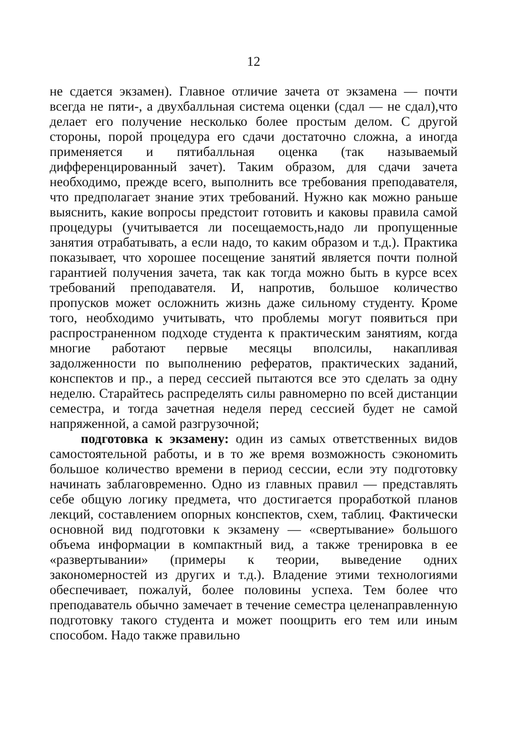12
не сдается экзамен). Главное отличие зачета от экзамена — почти всегда не пяти-, а двухбалльная система оценки (сдал — не сдал),что делает его получение несколько более простым делом. С другой стороны, порой процедура его сдачи достаточно сложна, а иногда применяется и пятибалльная оценка (так называемый дифференцированный зачет). Таким образом, для сдачи зачета необходимо, прежде всего, выполнить все требования преподавателя, что предполагает знание этих требований. Нужно как можно раньше выяснить, какие вопросы предстоит готовить и каковы правила самой процедуры (учитывается ли посещаемость,надо ли пропущенные занятия отрабатывать, а если надо, то каким образом и т.д.). Практика показывает, что хорошее посещение занятий является почти полной гарантией получения зачета, так как тогда можно быть в курсе всех требований преподавателя. И, напротив, большое количество пропусков может осложнить жизнь даже сильному студенту. Кроме того, необходимо учитывать, что проблемы могут появиться при распространенном подходе студента к практическим занятиям, когда многие работают первые месяцы вполсилы, накапливая задолженности по выполнению рефератов, практических заданий, конспектов и пр., а перед сессией пытаются все это сделать за одну неделю. Старайтесь распределять силы равномерно по всей дистанции семестра, и тогда зачетная неделя перед сессией будет не самой напряженной, а самой разгрузочной;
подготовка к экзамену: один из самых ответственных видов самостоятельной работы, и в то же время возможность сэкономить большое количество времени в период сессии, если эту подготовку начинать заблаговременно. Одно из главных правил — представлять себе общую логику предмета, что достигается проработкой планов лекций, составлением опорных конспектов, схем, таблиц. Фактически основной вид подготовки к экзамену — «свертывание» большого объема информации в компактный вид, а также тренировка в ее «развертывании» (примеры к теории, выведение одних закономерностей из других и т.д.). Владение этими технологиями обеспечивает, пожалуй, более половины успеха. Тем более что преподаватель обычно замечает в течение семестра целенаправленную подготовку такого студента и может поощрить его тем или иным способом. Надо также правильно